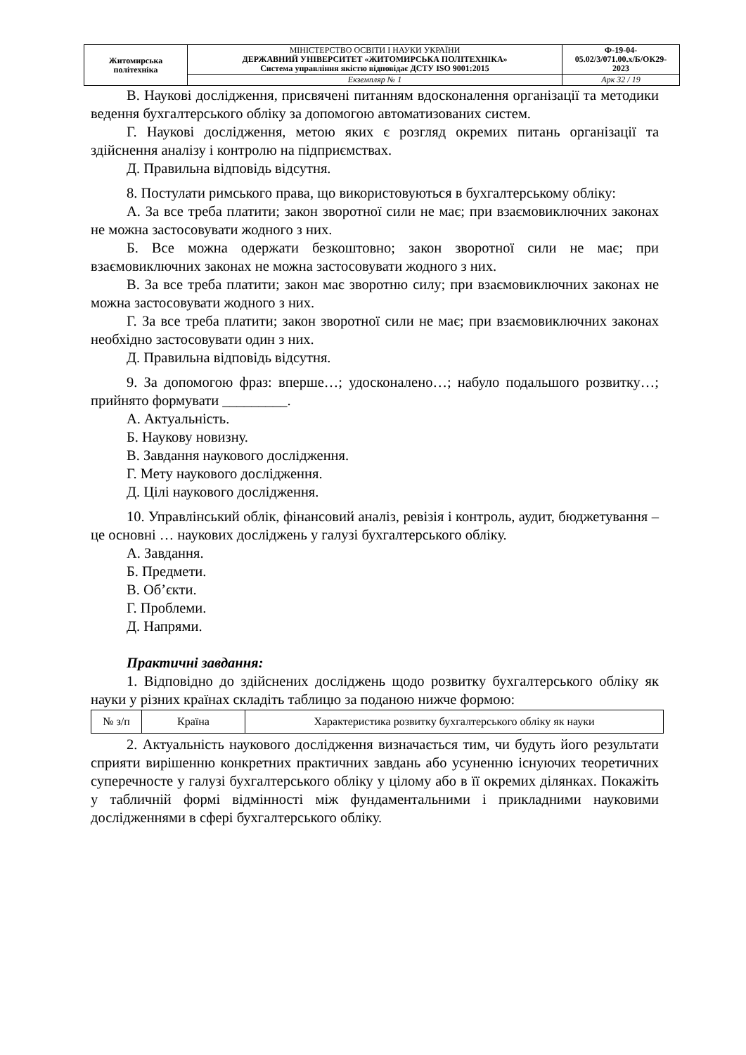| Житомирська політехніка | МІНІСТЕРСТВО ОСВІТИ І НАУКИ УКРАЇНИ ДЕРЖАВНИЙ УНІВЕРСИТЕТ «ЖИТОМИРСЬКА ПОЛІТЕХНІКА» Система управління якістю відповідає ДСТУ ISO 9001:2015 | Ф-19-04- 05.02/3/071.00.х/Б/ОК29- 2023 |
| | Екземпляр № 1 | Арк 32 / 19 |
В. Наукові дослідження, присвячені питанням вдосконалення організації та методики ведення бухгалтерського обліку за допомогою автоматизованих систем.
Г. Наукові дослідження, метою яких є розгляд окремих питань організації та здійснення аналізу і контролю на підприємствах.
Д. Правильна відповідь відсутня.
8. Постулати римського права, що використовуються в бухгалтерському обліку:
А. За все треба платити; закон зворотної сили не має; при взаємовиключних законах не можна застосовувати жодного з них.
Б. Все можна одержати безкоштовно; закон зворотної сили не має; при взаємовиключних законах не можна застосовувати жодного з них.
В. За все треба платити; закон має зворотню силу; при взаємовиключних законах не можна застосовувати жодного з них.
Г. За все треба платити; закон зворотної сили не має; при взаємовиключних законах необхідно застосовувати один з них.
Д. Правильна відповідь відсутня.
9. За допомогою фраз: вперше…; удосконалено…; набуло подальшого розвитку…; прийнято формувати _________.
А. Актуальність.
Б. Наукову новизну.
В. Завдання наукового дослідження.
Г. Мету наукового дослідження.
Д. Цілі наукового дослідження.
10. Управлінський облік, фінансовий аналіз, ревізія і контроль, аудит, бюджетування – це основні … наукових досліджень у галузі бухгалтерського обліку.
А. Завдання.
Б. Предмети.
В. Об’єкти.
Г. Проблеми.
Д. Напрями.
Практичні завдання:
1. Відповідно до здійснених досліджень щодо розвитку бухгалтерського обліку як науки у різних країнах складіть таблицю за поданою нижче формою:
| № з/п | Країна | Характеристика розвитку бухгалтерського обліку як науки |
2. Актуальність наукового дослідження визначається тим, чи будуть його результати сприяти вирішенню конкретних практичних завдань або усуненню існуючих теоретичних суперечносте у галузі бухгалтерського обліку у цілому або в її окремих ділянках. Покажіть у табличній формі відмінності між фундаментальними і прикладними науковими дослідженнями в сфері бухгалтерського обліку.